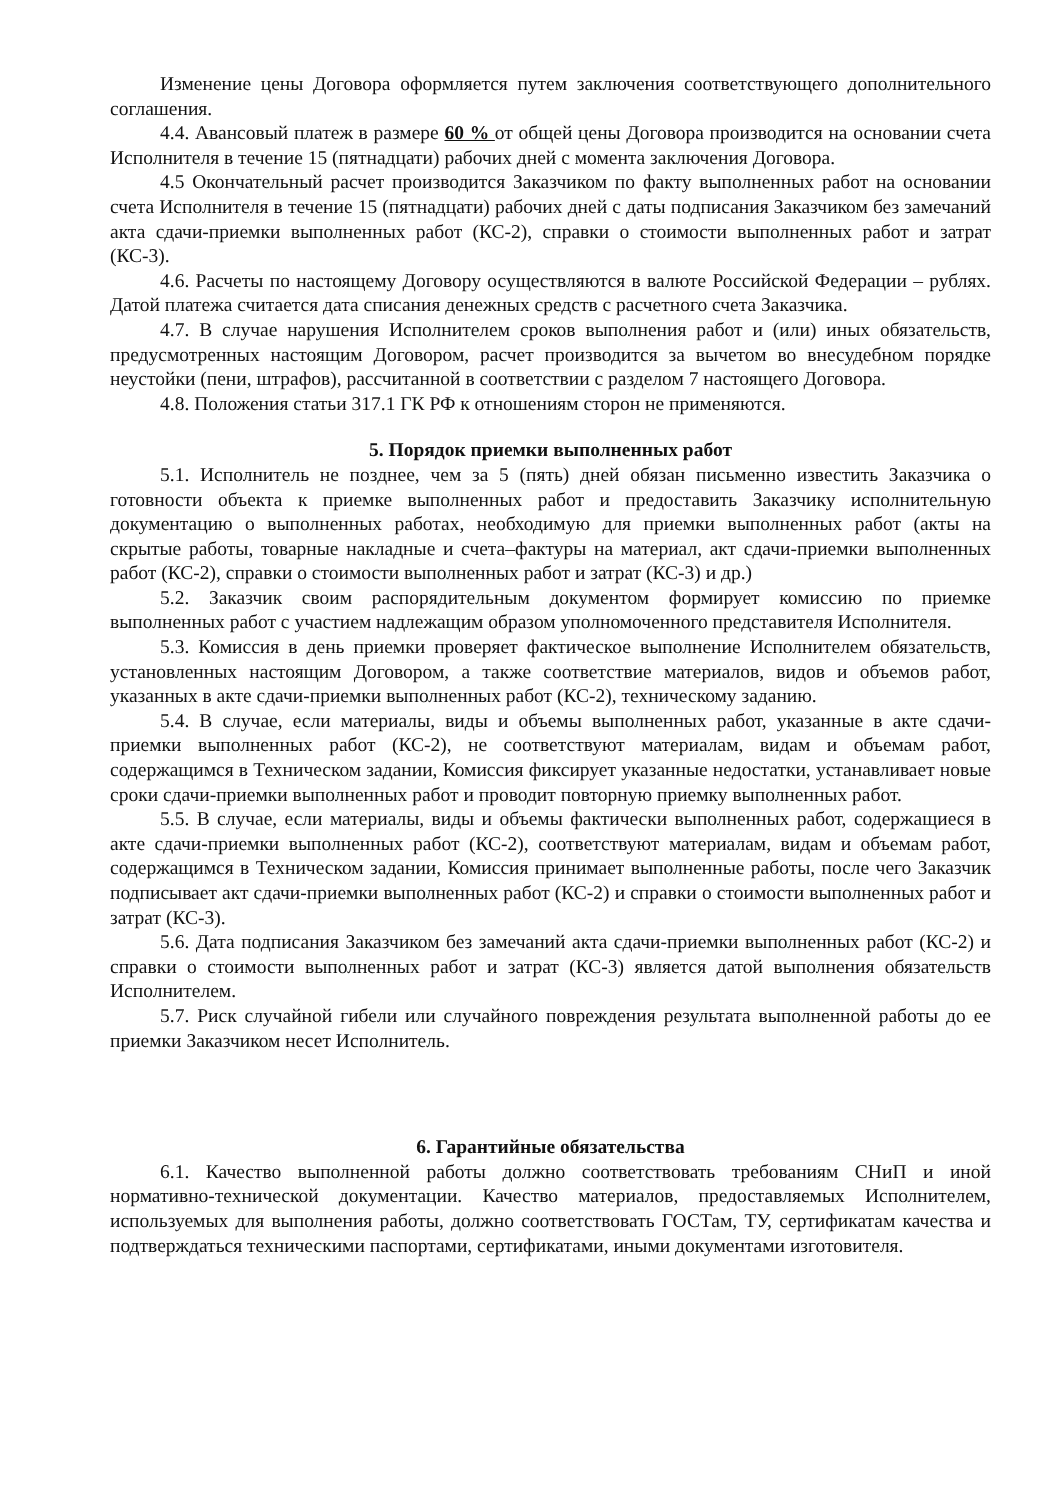Изменение цены Договора оформляется путем заключения соответствующего дополнительного соглашения.
4.4. Авансовый платеж в размере 60 % от общей цены Договора производится на основании счета Исполнителя в течение 15 (пятнадцати) рабочих дней с момента заключения Договора.
4.5 Окончательный расчет производится Заказчиком по факту выполненных работ на основании счета Исполнителя в течение 15 (пятнадцати) рабочих дней с даты подписания Заказчиком без замечаний акта сдачи-приемки выполненных работ (КС-2), справки о стоимости выполненных работ и затрат (КС-3).
4.6. Расчеты по настоящему Договору осуществляются в валюте Российской Федерации – рублях. Датой платежа считается дата списания денежных средств с расчетного счета Заказчика.
4.7. В случае нарушения Исполнителем сроков выполнения работ и (или) иных обязательств, предусмотренных настоящим Договором, расчет производится за вычетом во внесудебном порядке неустойки (пени, штрафов), рассчитанной в соответствии с разделом 7 настоящего Договора.
4.8. Положения статьи 317.1 ГК РФ к отношениям сторон не применяются.
5. Порядок приемки выполненных работ
5.1. Исполнитель не позднее, чем за 5 (пять) дней обязан письменно известить Заказчика о готовности объекта к приемке выполненных работ и предоставить Заказчику исполнительную документацию о выполненных работах, необходимую для приемки выполненных работ (акты на скрытые работы, товарные накладные и счета–фактуры на материал, акт сдачи-приемки выполненных работ (КС-2), справки о стоимости выполненных работ и затрат (КС-3) и др.)
5.2. Заказчик своим распорядительным документом формирует комиссию по приемке выполненных работ с участием надлежащим образом уполномоченного представителя Исполнителя.
5.3. Комиссия в день приемки проверяет фактическое выполнение Исполнителем обязательств, установленных настоящим Договором, а также соответствие материалов, видов и объемов работ, указанных в акте сдачи-приемки выполненных работ (КС-2), техническому заданию.
5.4. В случае, если материалы, виды и объемы выполненных работ, указанные в акте сдачи-приемки выполненных работ (КС-2), не соответствуют материалам, видам и объемам работ, содержащимся в Техническом задании, Комиссия фиксирует указанные недостатки, устанавливает новые сроки сдачи-приемки выполненных работ и проводит повторную приемку выполненных работ.
5.5. В случае, если материалы, виды и объемы фактически выполненных работ, содержащиеся в акте сдачи-приемки выполненных работ (КС-2), соответствуют материалам, видам и объемам работ, содержащимся в Техническом задании, Комиссия принимает выполненные работы, после чего Заказчик подписывает акт сдачи-приемки выполненных работ (КС-2) и справки о стоимости выполненных работ и затрат (КС-3).
5.6. Дата подписания Заказчиком без замечаний акта сдачи-приемки выполненных работ (КС-2) и справки о стоимости выполненных работ и затрат (КС-3) является датой выполнения обязательств Исполнителем.
5.7. Риск случайной гибели или случайного повреждения результата выполненной работы до ее приемки Заказчиком несет Исполнитель.
6. Гарантийные обязательства
6.1. Качество выполненной работы должно соответствовать требованиям СНиП и иной нормативно-технической документации. Качество материалов, предоставляемых Исполнителем, используемых для выполнения работы, должно соответствовать ГОСТам, ТУ, сертификатам качества и подтверждаться техническими паспортами, сертификатами, иными документами изготовителя.